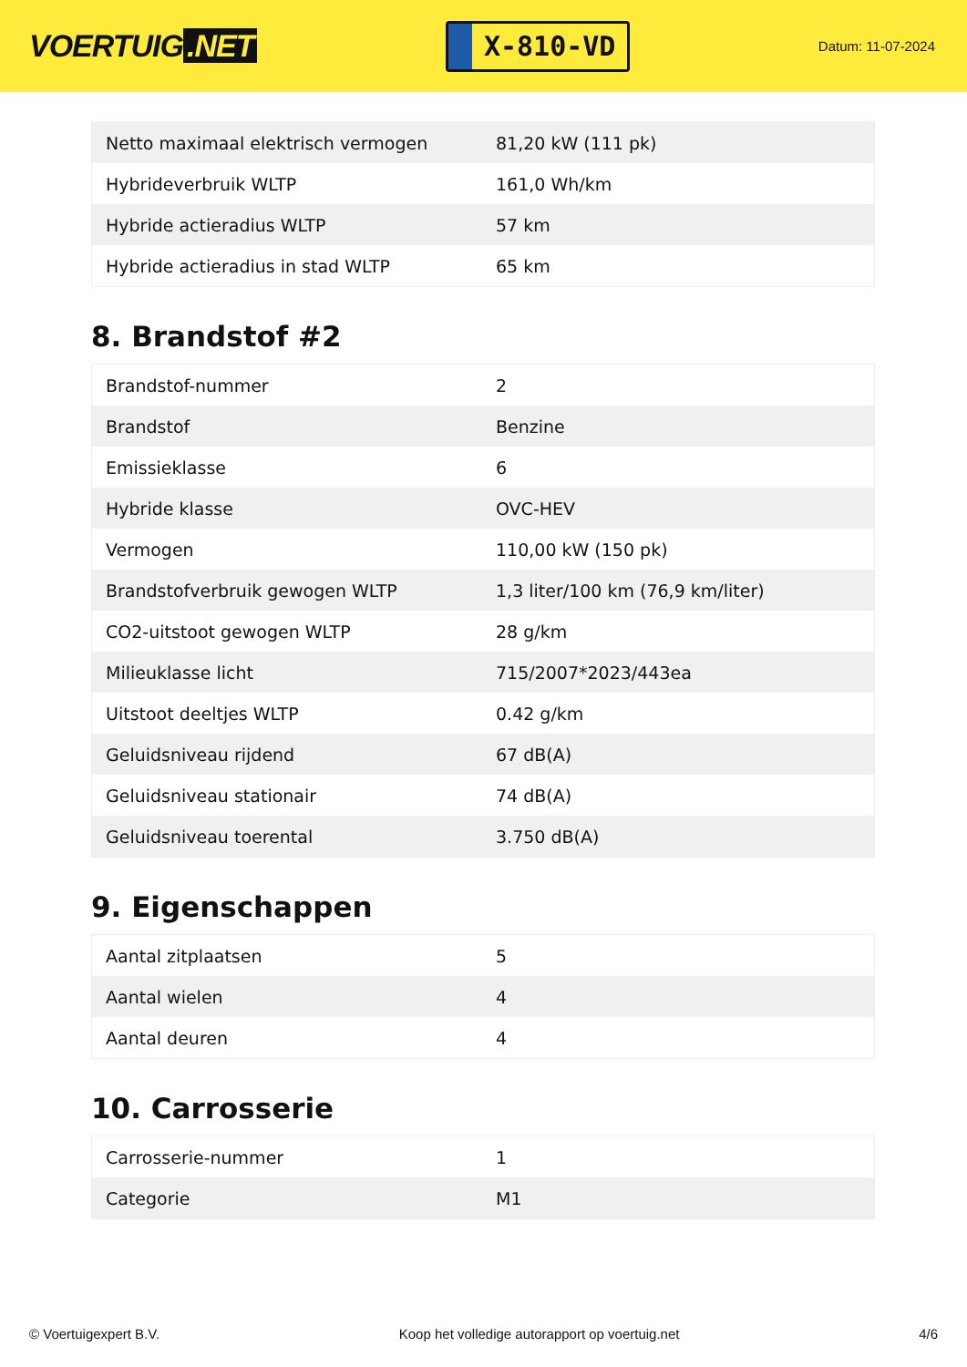VOERTUIG.NET
X-810-VD
Datum: 11-07-2024
| Netto maximaal elektrisch vermogen | 81,20 kW (111 pk) |
| Hybrideverbruik WLTP | 161,0 Wh/km |
| Hybride actieradius WLTP | 57 km |
| Hybride actieradius in stad WLTP | 65 km |
8. Brandstof #2
| Brandstof-nummer | 2 |
| Brandstof | Benzine |
| Emissieklasse | 6 |
| Hybride klasse | OVC-HEV |
| Vermogen | 110,00 kW (150 pk) |
| Brandstofverbruik gewogen WLTP | 1,3 liter/100 km (76,9 km/liter) |
| CO2-uitstoot gewogen WLTP | 28 g/km |
| Milieuklasse licht | 715/2007*2023/443ea |
| Uitstoot deeltjes WLTP | 0.42 g/km |
| Geluidsniveau rijdend | 67 dB(A) |
| Geluidsniveau stationair | 74 dB(A) |
| Geluidsniveau toerental | 3.750 dB(A) |
9. Eigenschappen
| Aantal zitplaatsen | 5 |
| Aantal wielen | 4 |
| Aantal deuren | 4 |
10. Carrosserie
| Carrosserie-nummer | 1 |
| Categorie | M1 |
© Voertuigexpert B.V. Koop het volledige autorapport op voertuig.net 4/6